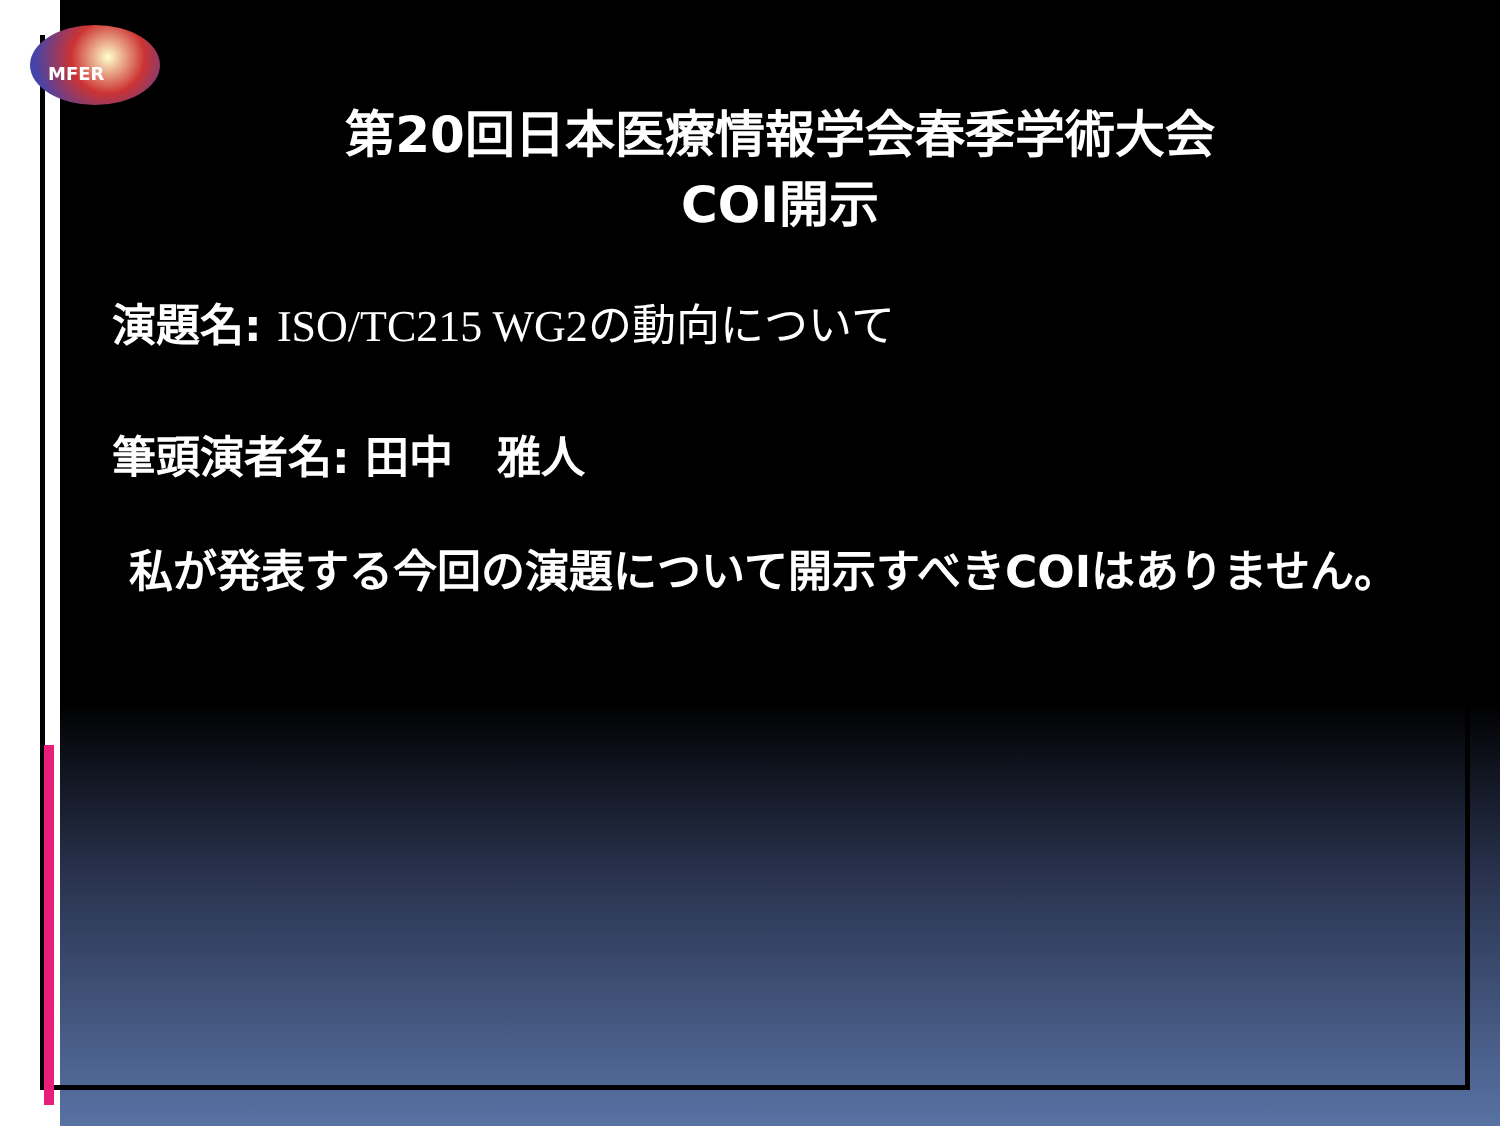MFER
第20回日本医療情報学会春季学術大会
COI開示
演題名: ISO/TC215 WG2の動向について
筆頭演者名: 田中　雅人
　私が発表する今回の演題について開示すべきCOIはありません。